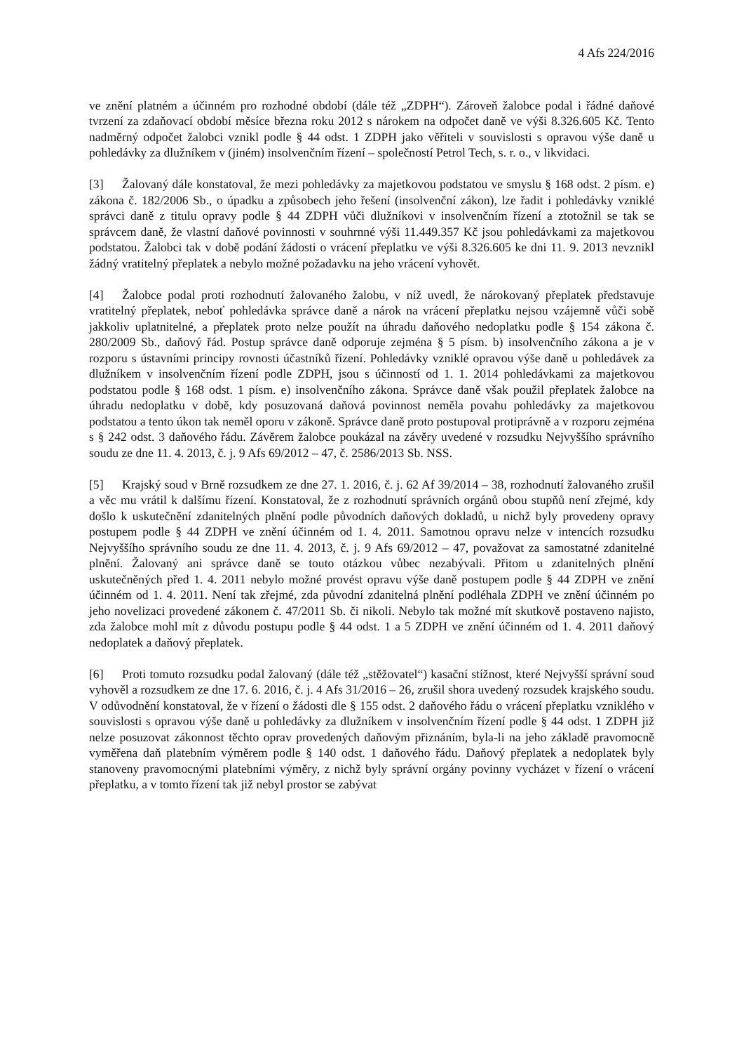4 Afs 224/2016
ve znění platném a účinném pro rozhodné období (dále též „ZDPH“). Zároveň žalobce podal i řádné daňové tvrzení za zdaňovací období měsíce března roku 2012 s nárokem na odpočet daně ve výši 8.326.605 Kč. Tento nadměrný odpočet žalobci vznikl podle § 44 odst. 1 ZDPH jako věřiteli v souvislosti s opravou výše daně u pohledávky za dlužníkem v (jiném) insolvenčním řízení – společností Petrol Tech, s. r. o., v likvidaci.
[3] Žalovaný dále konstatoval, že mezi pohledávky za majetkovou podstatou ve smyslu § 168 odst. 2 písm. e) zákona č. 182/2006 Sb., o úpadku a způsobech jeho řešení (insolvenční zákon), lze řadit i pohledávky vzniklé správci daně z titulu opravy podle § 44 ZDPH vůči dlužníkovi v insolvenčním řízení a ztotožnil se tak se správcem daně, že vlastní daňové povinnosti v souhrnné výši 11.449.357 Kč jsou pohledávkami za majetkovou podstatou. Žalobci tak v době podání žádosti o vrácení přeplatku ve výši 8.326.605 ke dni 11. 9. 2013 nevznikl žádný vratitelný přeplatek a nebylo možné požadavku na jeho vrácení vyhovět.
[4] Žalobce podal proti rozhodnutí žalovaného žalobu, v níž uvedl, že nárokovaný přeplatek představuje vratitelný přeplatek, neboť pohledávka správce daně a nárok na vrácení přeplatku nejsou vzájemně vůči sobě jakkoliv uplatnitelné, a přeplatek proto nelze použít na úhradu daňového nedoplatku podle § 154 zákona č. 280/2009 Sb., daňový řád. Postup správce daně odporuje zejména § 5 písm. b) insolvenčního zákona a je v rozporu s ústavními principy rovnosti účastníků řízení. Pohledávky vzniklé opravou výše daně u pohledávek za dlužníkem v insolvenčním řízení podle ZDPH, jsou s účinností od 1. 1. 2014 pohledávkami za majetkovou podstatou podle § 168 odst. 1 písm. e) insolvenčního zákona. Správce daně však použil přeplatek žalobce na úhradu nedoplatku v době, kdy posuzovaná daňová povinnost neměla povahu pohledávky za majetkovou podstatou a tento úkon tak neměl oporu v zákoně. Správce daně proto postupoval protiprávně a v rozporu zejména s § 242 odst. 3 daňového řádu. Závěrem žalobce poukázal na závěry uvedené v rozsudku Nejvyššího správního soudu ze dne 11. 4. 2013, č. j. 9 Afs 69/2012 – 47, č. 2586/2013 Sb. NSS.
[5] Krajský soud v Brně rozsudkem ze dne 27. 1. 2016, č. j. 62 Af 39/2014 – 38, rozhodnutí žalovaného zrušil a věc mu vrátil k dalšímu řízení. Konstatoval, že z rozhodnutí správních orgánů obou stupňů není zřejmé, kdy došlo k uskutečnění zdanitelných plnění podle původních daňových dokladů, u nichž byly provedeny opravy postupem podle § 44 ZDPH ve znění účinném od 1. 4. 2011. Samotnou opravu nelze v intencích rozsudku Nejvyššího správního soudu ze dne 11. 4. 2013, č. j. 9 Afs 69/2012 – 47, považovat za samostatné zdanitelné plnění. Žalovaný ani správce daně se touto otázkou vůbec nezabývali. Přitom u zdanitelných plnění uskutečněných před 1. 4. 2011 nebylo možné provést opravu výše daně postupem podle § 44 ZDPH ve znění účinném od 1. 4. 2011. Není tak zřejmé, zda původní zdanitelná plnění podléhala ZDPH ve znění účinném po jeho novelizaci provedené zákonem č. 47/2011 Sb. či nikoli. Nebylo tak možné mít skutkově postaveno najisto, zda žalobce mohl mít z důvodu postupu podle § 44 odst. 1 a 5 ZDPH ve znění účinném od 1. 4. 2011 daňový nedoplatek a daňový přeplatek.
[6] Proti tomuto rozsudku podal žalovaný (dále též „stěžovatel“) kasační stížnost, které Nejvyšší správní soud vyhověl a rozsudkem ze dne 17. 6. 2016, č. j. 4 Afs 31/2016 – 26, zrušil shora uvedený rozsudek krajského soudu. V odůvodnění konstatoval, že v řízení o žádosti dle § 155 odst. 2 daňového řádu o vrácení přeplatku vzniklého v souvislosti s opravou výše daně u pohledávky za dlužníkem v insolvenčním řízení podle § 44 odst. 1 ZDPH již nelze posuzovat zákonnost těchto oprav provedených daňovým přiznáním, byla-li na jeho základě pravomocně vyměřena daň platebním výměrem podle § 140 odst. 1 daňového řádu. Daňový přeplatek a nedoplatek byly stanoveny pravomocnými platebními výměry, z nichž byly správní orgány povinny vycházet v řízení o vrácení přeplatku, a v tomto řízení tak již nebyl prostor se zabývat